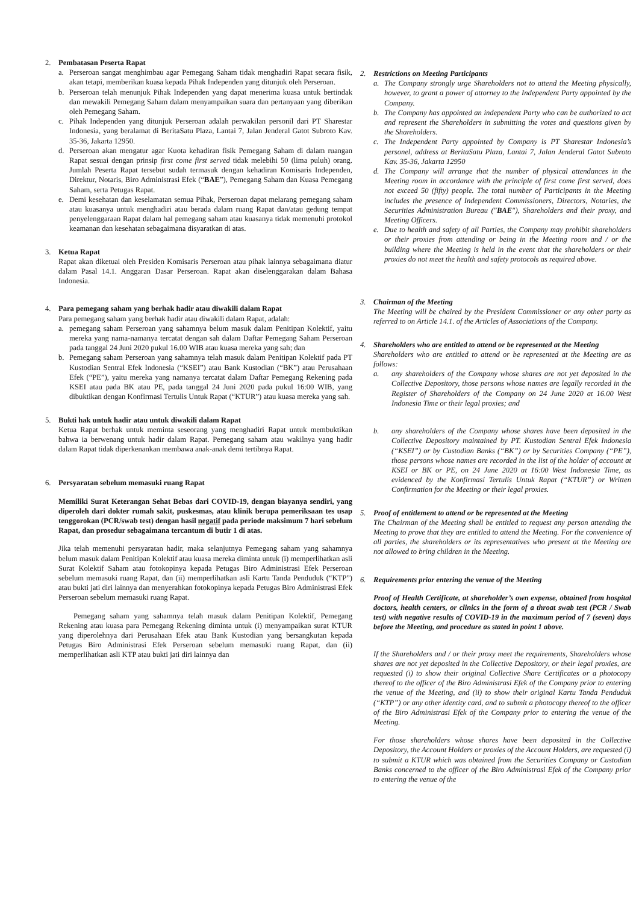2. Pembatasan Peserta Rapat
a. Perseroan sangat menghimbau agar Pemegang Saham tidak menghadiri Rapat secara fisik, akan tetapi, memberikan kuasa kepada Pihak Independen yang ditunjuk oleh Perseroan.
b. Perseroan telah menunjuk Pihak Independen yang dapat menerima kuasa untuk bertindak dan mewakili Pemegang Saham dalam menyampaikan suara dan pertanyaan yang diberikan oleh Pemegang Saham.
c. Pihak Independen yang ditunjuk Perseroan adalah perwakilan personil dari PT Sharestar Indonesia, yang beralamat di BeritaSatu Plaza, Lantai 7, Jalan Jenderal Gatot Subroto Kav. 35-36, Jakarta 12950.
d. Perseroan akan mengatur agar Kuota kehadiran fisik Pemegang Saham di dalam ruangan Rapat sesuai dengan prinsip first come first served tidak melebihi 50 (lima puluh) orang. Jumlah Peserta Rapat tersebut sudah termasuk dengan kehadiran Komisaris Independen, Direktur, Notaris, Biro Administrasi Efek (“BAE”), Pemegang Saham dan Kuasa Pemegang Saham, serta Petugas Rapat.
e. Demi kesehatan dan keselamatan semua Pihak, Perseroan dapat melarang pemegang saham atau kuasanya untuk menghadiri atau berada dalam ruang Rapat dan/atau gedung tempat penyelenggaraan Rapat dalam hal pemegang saham atau kuasanya tidak memenuhi protokol keamanan dan kesehatan sebagaimana disyaratkan di atas.
3. Ketua Rapat
Rapat akan diketuai oleh Presiden Komisaris Perseroan atau pihak lainnya sebagaimana diatur dalam Pasal 14.1. Anggaran Dasar Perseroan. Rapat akan diselenggarakan dalam Bahasa Indonesia.
4. Para pemegang saham yang berhak hadir atau diwakili dalam Rapat
Para pemegang saham yang berhak hadir atau diwakili dalam Rapat, adalah:
a. pemegang saham Perseroan yang sahamnya belum masuk dalam Penitipan Kolektif, yaitu mereka yang nama-namanya tercatat dengan sah dalam Daftar Pemegang Saham Perseroan pada tanggal 24 Juni 2020 pukul 16.00 WIB atau kuasa mereka yang sah; dan
b. Pemegang saham Perseroan yang sahamnya telah masuk dalam Penitipan Kolektif pada PT Kustodian Sentral Efek Indonesia (“KSEI”) atau Bank Kustodian (“BK”) atau Perusahaan Efek (“PE”), yaitu mereka yang namanya tercatat dalam Daftar Pemegang Rekening pada KSEI atau pada BK atau PE, pada tanggal 24 Juni 2020 pada pukul 16:00 WIB, yang dibuktikan dengan Konfirmasi Tertulis Untuk Rapat (“KTUR”) atau kuasa mereka yang sah.
5. Bukti hak untuk hadir atau untuk diwakili dalam Rapat
Ketua Rapat berhak untuk meminta seseorang yang menghadiri Rapat untuk membuktikan bahwa ia berwenang untuk hadir dalam Rapat. Pemegang saham atau wakilnya yang hadir dalam Rapat tidak diperkenankan membawa anak-anak demi tertibnya Rapat.
6. Persyaratan sebelum memasuki ruang Rapat
Memiliki Surat Keterangan Sehat Bebas dari COVID-19, dengan biayanya sendiri, yang diperoleh dari dokter rumah sakit, puskesmas, atau klinik berupa pemeriksaan tes usap tenggorokan (PCR/swab test) dengan hasil negatif pada periode maksimum 7 hari sebelum Rapat, dan prosedur sebagaimana tercantum di butir 1 di atas.
Jika telah memenuhi persyaratan hadir, maka selanjutnya Pemegang saham yang sahamnya belum masuk dalam Penitipan Kolektif atau kuasa mereka diminta untuk (i) memperlihatkan asli Surat Kolektif Saham atau fotokopinya kepada Petugas Biro Administrasi Efek Perseroan sebelum memasuki ruang Rapat, dan (ii) memperlihatkan asli Kartu Tanda Penduduk (“KTP”) atau bukti jati diri lainnya dan menyerahkan fotokopinya kepada Petugas Biro Administrasi Efek Perseroan sebelum memasuki ruang Rapat.
Pemegang saham yang sahamnya telah masuk dalam Penitipan Kolektif, Pemegang Rekening atau kuasa para Pemegang Rekening diminta untuk (i) menyampaikan surat KTUR yang diperolehnya dari Perusahaan Efek atau Bank Kustodian yang bersangkutan kepada Petugas Biro Administrasi Efek Perseroan sebelum memasuki ruang Rapat, dan (ii) memperlihatkan asli KTP atau bukti jati diri lainnya dan
2. Restrictions on Meeting Participants
a. The Company strongly urge Shareholders not to attend the Meeting physically, however, to grant a power of attorney to the Independent Party appointed by the Company.
b. The Company has appointed an independent Party who can be authorized to act and represent the Shareholders in submitting the votes and questions given by the Shareholders.
c. The Independent Party appointed by Company is PT Sharestar Indonesia’s personel, address at BeritaSatu Plaza, Lantai 7, Jalan Jenderal Gatot Subroto Kav. 35-36, Jakarta 12950
d. The Company will arrange that the number of physical attendances in the Meeting room in accordance with the principle of first come first served, does not exceed 50 (fifty) people. The total number of Participants in the Meeting includes the presence of Independent Commissioners, Directors, Notaries, the Securities Administration Bureau ("BAE"), Shareholders and their proxy, and Meeting Officers.
e. Due to health and safety of all Parties, the Company may prohibit shareholders or their proxies from attending or being in the Meeting room and / or the building where the Meeting is held in the event that the shareholders or their proxies do not meet the health and safety protocols as required above.
3. Chairman of the Meeting
The Meeting will be chaired by the President Commissioner or any other party as referred to on Article 14.1. of the Articles of Associations of the Company.
4. Shareholders who are entitled to attend or be represented at the Meeting
Shareholders who are entitled to attend or be represented at the Meeting are as follows:
a. any shareholders of the Company whose shares are not yet deposited in the Collective Depository, those persons whose names are legally recorded in the Register of Shareholders of the Company on 24 June 2020 at 16.00 West Indonesia Time or their legal proxies; and
b. any shareholders of the Company whose shares have been deposited in the Collective Depository maintained by PT. Kustodian Sentral Efek Indonesia (“KSEI”) or by Custodian Banks (“BK”) or by Securities Company (“PE”), those persons whose names are recorded in the list of the holder of account at KSEI or BK or PE, on 24 June 2020 at 16:00 West Indonesia Time, as evidenced by the Konfirmasi Tertulis Untuk Rapat (“KTUR”) or Written Confirmation for the Meeting or their legal proxies.
5. Proof of entitlement to attend or be represented at the Meeting
The Chairman of the Meeting shall be entitled to request any person attending the Meeting to prove that they are entitled to attend the Meeting. For the convenience of all parties, the shareholders or its representatives who present at the Meeting are not allowed to bring children in the Meeting.
6. Requirements prior entering the venue of the Meeting
Proof of Health Certificate, at shareholder’s own expense, obtained from hospital doctors, health centers, or clinics in the form of a throat swab test (PCR / Swab test) with negative results of COVID-19 in the maximum period of 7 (seven) days before the Meeting, and procedure as stated in point 1 above.
If the Shareholders and / or their proxy meet the requirements, Shareholders whose shares are not yet deposited in the Collective Depository, or their legal proxies, are requested (i) to show their original Collective Share Certificates or a photocopy thereof to the officer of the Biro Administrasi Efek of the Company prior to entering the venue of the Meeting, and (ii) to show their original Kartu Tanda Penduduk (“KTP”) or any other identity card, and to submit a photocopy thereof to the officer of the Biro Administrasi Efek of the Company prior to entering the venue of the Meeting.
For those shareholders whose shares have been deposited in the Collective Depository, the Account Holders or proxies of the Account Holders, are requested (i) to submit a KTUR which was obtained from the Securities Company or Custodian Banks concerned to the officer of the Biro Administrasi Efek of the Company prior to entering the venue of the